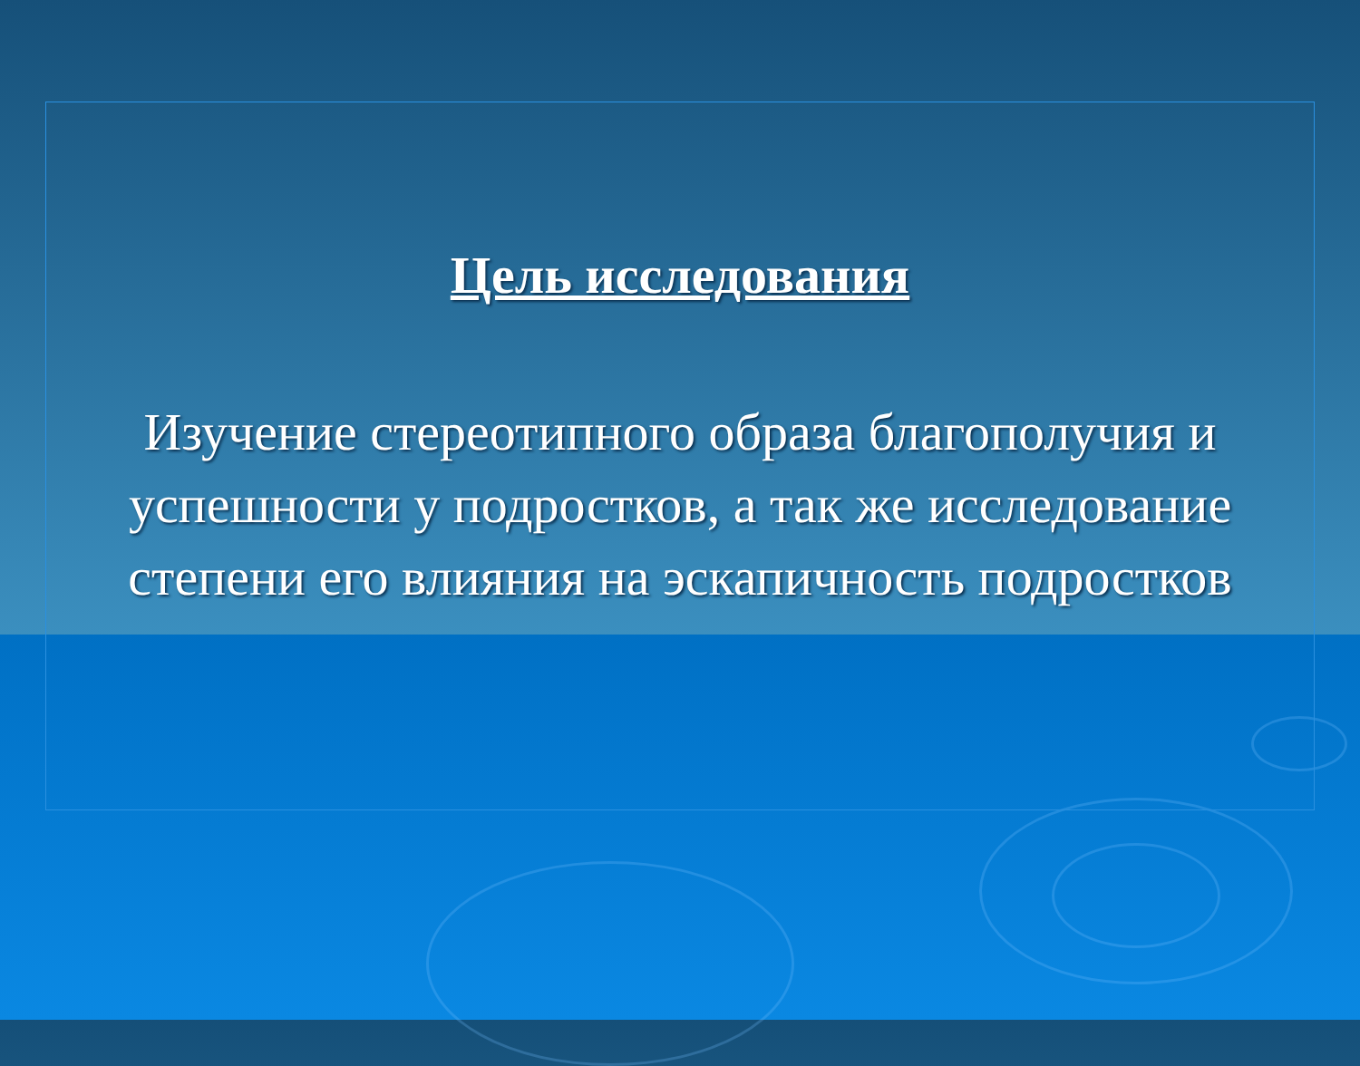Цель исследования
Изучение стереотипного образа благополучия и успешности у подростков, а так же исследование степени его влияния на эскапичность подростков